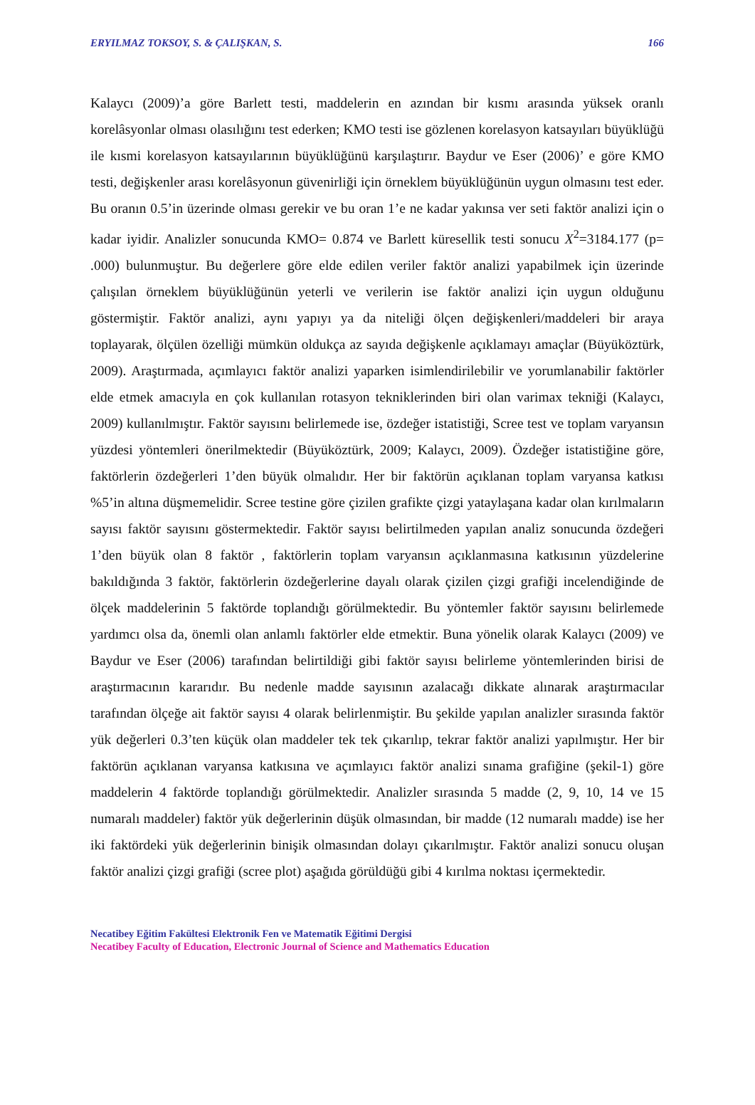ERYILMAZ TOKSOY, S. & ÇALIŞKAN, S. 166
Kalaycı (2009)’a göre Barlett testi, maddelerin en azından bir kısmı arasında yüksek oranlı korelâsyonlar olması olasılığını test ederken; KMO testi ise gözlenen korelasyon katsayıları büyüklüğü ile kısmi korelasyon katsayılarının büyüklüğünü karşılaştırır. Baydur ve Eser (2006)’ e göre KMO testi, değişkenler arası korelâsyonun güvenirliği için örneklem büyüklüğünün uygun olmasını test eder. Bu oranın 0.5’in üzerinde olması gerekir ve bu oran 1’e ne kadar yakınsa ver seti faktör analizi için o kadar iyidir. Analizler sonucunda KMO= 0.874 ve Barlett küresellik testi sonucu X<sup>2</sup>=3184.177 (p= .000) bulunmuştur. Bu değerlere göre elde edilen veriler faktör analizi yapabilmek için üzerinde çalışılan örneklem büyüklüğünün yeterli ve verilerin ise faktör analizi için uygun olduğunu göstermiştir. Faktör analizi, aynı yapıyı ya da niteliği ölçen değişkenleri/maddeleri bir araya toplayarak, ölçülen özelliği mümkün oldukça az sayıda değişkenle açıklamayı amaçlar (Büyüköztürk, 2009). Araştırmada, açımlayıcı faktör analizi yaparken isimlendirilebilir ve yorumlanabilir faktörler elde etmek amacıyla en çok kullanılan rotasyon tekniklerinden biri olan varimax tekniği (Kalaycı, 2009) kullanılmıştır. Faktör sayısını belirlemede ise, özdeğer istatistiği, Scree test ve toplam varyansın yüzdesi yöntemleri önerilmektedir (Büyüköztürk, 2009; Kalaycı, 2009). Özdeğer istatistiğine göre, faktörlerin özdeğerleri 1’den büyük olmalıdır. Her bir faktörün açıklanan toplam varyansa katkısı %5’in altına düşmemelidir. Scree testine göre çizilen grafikte çizgi yataylaşana kadar olan kırılmaların sayısı faktör sayısını göstermektedir. Faktör sayısı belirtilmeden yapılan analiz sonucunda özdeğeri 1’den büyük olan 8 faktör , faktörlerin toplam varyansın açıklanmasına katkısının yüzdelerine bakıldığında 3 faktör, faktörlerin özdeğerlerine dayalı olarak çizilen çizgi grafiği incelendiğinde de ölçek maddelerinin 5 faktörde toplandığı görülmektedir. Bu yöntemler faktör sayısını belirlemede yardımcı olsa da, önemli olan anlamlı faktörler elde etmektir. Buna yönelik olarak Kalaycı (2009) ve Baydur ve Eser (2006) tarafından belirtildiği gibi faktör sayısı belirleme yöntemlerinden birisi de araştırmacının kararıdır. Bu nedenle madde sayısının azalacağı dikkate alınarak araştırmacılar tarafından ölçeğe ait faktör sayısı 4 olarak belirlenmiştir. Bu şekilde yapılan analizler sırasında faktör yük değerleri 0.3’ten küçük olan maddeler tek tek çıkarılıp, tekrar faktör analizi yapılmıştır. Her bir faktörün açıklanan varyansa katkısına ve açımlayıcı faktör analizi sınama grafiğine (şekil-1) göre maddelerin 4 faktörde toplandığı görülmektedir. Analizler sırasında 5 madde (2, 9, 10, 14 ve 15 numaralı maddeler) faktör yük değerlerinin düşük olmasından, bir madde (12 numaralı madde) ise her iki faktördeki yük değerlerinin binişik olmasından dolayı çıkarılmıştır. Faktör analizi sonucu oluşan faktör analizi çizgi grafiği (scree plot) aşağıda görüldüğü gibi 4 kırılma noktası içermektedir.
Necatibey Eğitim Fakültesi Elektronik Fen ve Matematik Eğitimi Dergisi
Necatibey Faculty of Education, Electronic Journal of Science and Mathematics Education